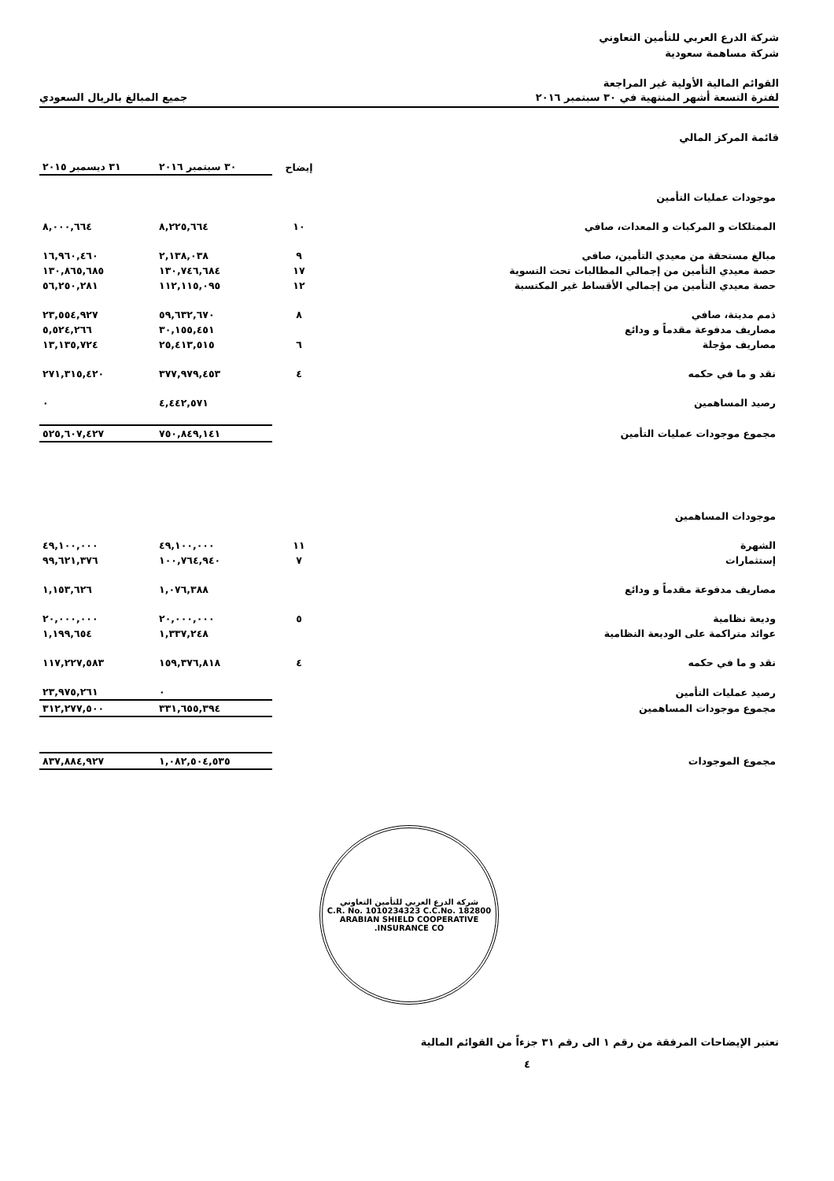شركة الدرع العربي للتأمين التعاوني
شركة مساهمة سعودية
القوائم المالية الأولية غير المراجعة
لفترة التسعة أشهر المنتهية في ٣٠ سبتمبر ٢٠١٦ جميع المبالغ بالريال السعودي
قائمة المركز المالي
| | إيضاح | ٣٠ سبتمبر ٢٠١٦ | ٣١ ديسمبر ٢٠١٥ |
| --- | --- | --- | --- |
| موجودات عمليات التأمين | | | |
| الممتلكات و المركبات و المعدات، صافي | ١٠ | ٨,٢٢٥,٦٦٤ | ٨,٠٠٠,٦٦٤ |
| مبالغ مستحقة من معيدي التأمين، صافي | ٩ | ٢,١٣٨,٠٣٨ | ١٦,٩٦٠,٤٦٠ |
| حصة معيدي التأمين من إجمالي المطالبات تحت التسوية | ١٧ | ١٣٠,٧٤٦,٦٨٤ | ١٣٠,٨٦٥,٦٨٥ |
| حصة معيدي التأمين من إجمالي الأقساط غير المكتسبة | ١٢ | ١١٢,١١٥,٠٩٥ | ٥٦,٢٥٠,٢٨١ |
| ذمم مدينة، صافي | ٨ | ٥٩,٦٣٢,٦٧٠ | ٢٣,٥٥٤,٩٢٧ |
| مصاريف مدفوعة مقدماً و ودائع | | ٣٠,١٥٥,٤٥١ | ٥,٥٢٤,٢٦٦ |
| مصاريف مؤجلة | ٦ | ٢٥,٤١٣,٥١٥ | ١٣,١٣٥,٧٢٤ |
| نقد و ما في حكمه | ٤ | ٣٧٧,٩٧٩,٤٥٣ | ٢٧١,٣١٥,٤٢٠ |
| رصيد المساهمين | | ٤,٤٤٢,٥٧١ | ٠ |
| مجموع موجودات عمليات التأمين | | ٧٥٠,٨٤٩,١٤١ | ٥٢٥,٦٠٧,٤٢٧ |
| موجودات المساهمين | | | |
| الشهرة | ١١ | ٤٩,١٠٠,٠٠٠ | ٤٩,١٠٠,٠٠٠ |
| إستثمارات | ٧ | ١٠٠,٧٦٤,٩٤٠ | ٩٩,٦٢١,٣٧٦ |
| مصاريف مدفوعة مقدماً و ودائع | | ١,٠٧٦,٣٨٨ | ١,١٥٣,٦٢٦ |
| وديعة نظامية | ٥ | ٢٠,٠٠٠,٠٠٠ | ٢٠,٠٠٠,٠٠٠ |
| عوائد متراكمة على الوديعة النظامية | | ١,٣٣٧,٢٤٨ | ١,١٩٩,٦٥٤ |
| نقد و ما في حكمه | ٤ | ١٥٩,٣٧٦,٨١٨ | ١١٧,٢٢٧,٥٨٣ |
| رصيد عمليات التأمين | | ٠ | ٢٣,٩٧٥,٢٦١ |
| مجموع موجودات المساهمين | | ٣٣١,٦٥٥,٣٩٤ | ٣١٢,٢٧٧,٥٠٠ |
| مجموع الموجودات | | ١,٠٨٢,٥٠٤,٥٣٥ | ٨٣٧,٨٨٤,٩٢٧ |
شركة الدرع العربي للتأمين التعاوني
C.R. No. 1010234323 C.C.No. 182800
ARABIAN SHIELD COOPERATIVE INSURANCE CO.
تعتبر الإيضاحات المرفقة من رقم ١ الى رقم ٣١ جزءاً من القوائم المالية
٤